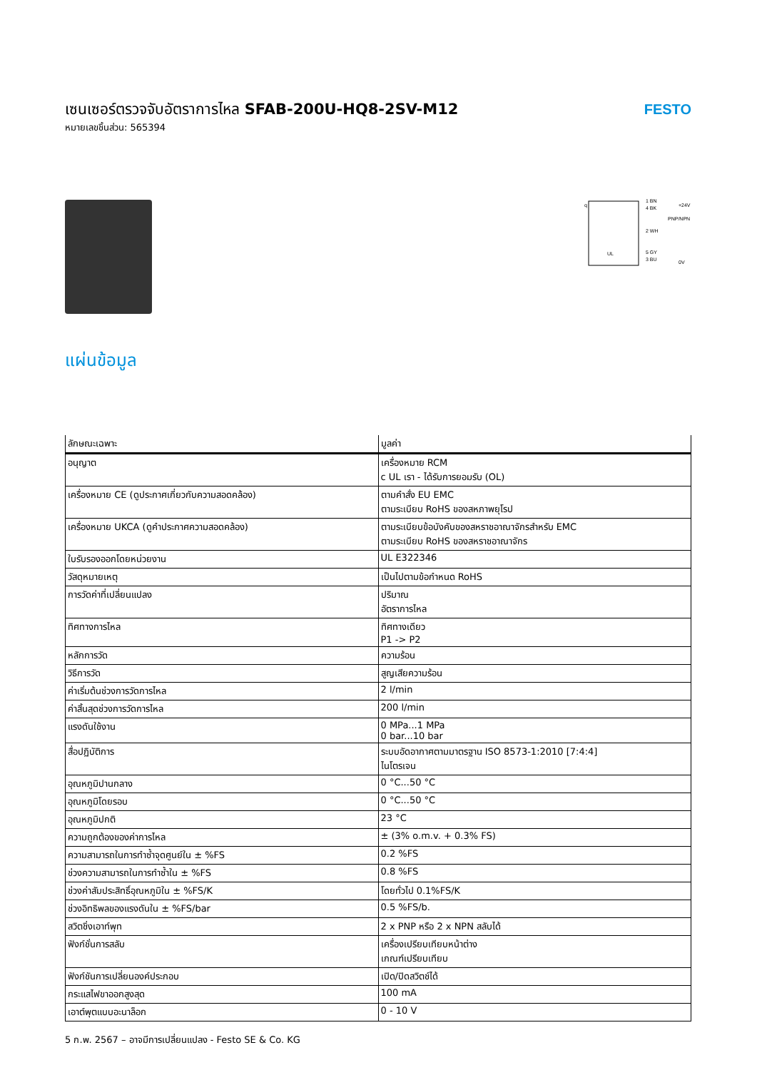เซนเซอร์ตรวจจับอัตราการไหล SFAB-200U-HQ8-2SV-M12
หมายเลขชิ้นส่วน: 565394
FESTO
1 BN
+24V
4 BK
PNP/NPN
2 WH
5 GY
3 BU
0V
q
UL
แผ่นข้อมูล
| ลักษณะเฉพาะ | มูลค่า |
| --- | --- |
| อนุญาต | เครื่องหมาย RCM c UL เรา - ได้รับการยอมรับ (OL) |
| เครื่องหมาย CE (ดูประกาศเกี่ยวกับความสอดคล้อง) | ตามคำสั่ง EU EMC ตามระเบียบ RoHS ของสหภาพยุโรป |
| เครื่องหมาย UKCA (ดูคำประกาศความสอดคล้อง) | ตามระเบียบข้อบังคับของสหราชอาณาจักรสำหรับ EMC ตามระเบียบ RoHS ของสหราชอาณาจักร |
| ใบรับรองออกโดยหน่วยงาน | UL E322346 |
| วัสดุหมายเหตุ | เป็นไปตามข้อกำหนด RoHS |
| การวัดค่าที่เปลี่ยนแปลง | ปริมาณ อัตราการไหล |
| ทิศทางการไหล | ทิศทางเดียว P1 -> P2 |
| หลักการวัด | ความร้อน |
| วิธีการวัด | สูญเสียความร้อน |
| ค่าเริ่มต้นช่วงการวัดการไหล | 2 l/min |
| ค่าสิ้นสุดช่วงการวัดการไหล | 200 l/min |
| แรงดันใช้งาน | 0 MPa...1 MPa 0 bar...10 bar |
| สื่อปฏิบัติการ | ระบบอัดอากาศตามมาตรฐาน ISO 8573-1:2010 [7:4:4] ไนโตรเจน |
| อุณหภูมิปานกลาง | 0 °C...50 °C |
| อุณหภูมิโดยรอบ | 0 °C...50 °C |
| อุณหภูมิปกติ | 23 °C |
| ความถูกต้องของค่าการไหล | ± (3% o.m.v. + 0.3% FS) |
| ความสามารถในการทำซ้ำจุดศูนย์ใน ± %FS | 0.2 %FS |
| ช่วงความสามารถในการทำซ้ำใน ± %FS | 0.8 %FS |
| ช่วงค่าสัมประสิทธิ์อุณหภูมิใน ± %FS/K | โดยทั่วไป 0.1%FS/K |
| ช่วงอิทธิพลของแรงดันใน ± %FS/bar | 0.5 %FS/b. |
| สวิตชิ่งเอาท์พุท | 2 x PNP หรือ 2 x NPN สลับได้ |
| ฟังก์ชั่นการสลับ | เครื่องเปรียบเทียบหน้าต่าง เกณฑ์เปรียบเทียบ |
| ฟังก์ชันการเปลี่ยนองค์ประกอบ | เปิด/ปิดสวิตช์ได้ |
| กระแสไฟขาออกสูงสุด | 100 mA |
| เอาต์พุตแบบอะนาล็อก | 0 - 10 V |
5 ก.พ. 2567 – อาจมีการเปลี่ยนแปลง - Festo SE & Co. KG